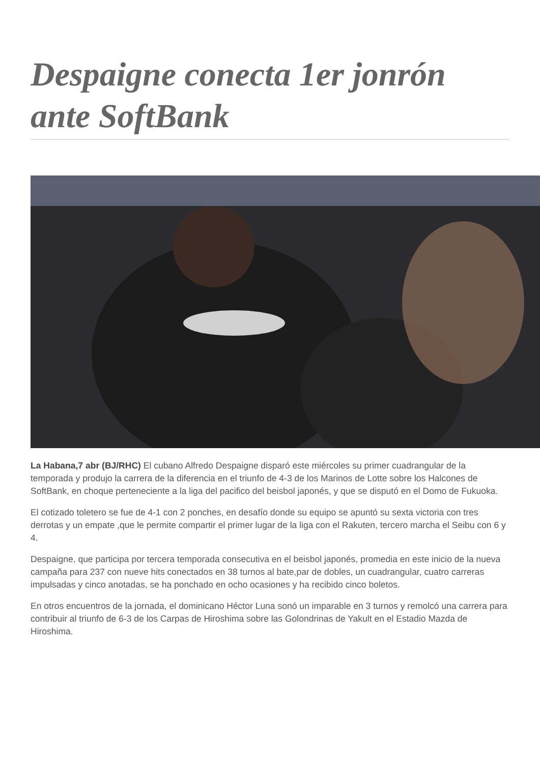Despaigne conecta 1er jonrón ante SoftBank
La Habana,7 abr (BJ/RHC) El cubano Alfredo Despaigne disparó este miércoles su primer cuadrangular de la temporada y produjo la carrera de la diferencia en el triunfo de 4-3 de los Marinos de Lotte sobre los Halcones de SoftBank, en choque perteneciente a la liga del pacifico del beisbol japonés, y que se disputó en el Domo de Fukuoka.
El cotizado toletero se fue de 4-1 con 2 ponches, en desafío donde su equipo se apuntó su sexta victoria con tres derrotas y un empate ,que le permite compartir el primer lugar de la liga con el Rakuten, tercero marcha el Seibu con 6 y 4.
Despaigne, que participa por tercera temporada consecutiva en el beisbol japonés, promedia en este inicio de la nueva campaña para 237 con nueve hits conectados en 38 turnos al bate,par de dobles, un cuadrangular, cuatro carreras impulsadas y cinco anotadas, se ha ponchado en ocho ocasiones y ha recibido cinco boletos.
En otros encuentros de la jornada, el dominicano Héctor Luna sonó un imparable en 3 turnos y remolcó una carrera para contribuir al triunfo de 6-3 de los Carpas de Hiroshima sobre las Golondrinas de Yakult en el Estadio Mazda de Hiroshima.